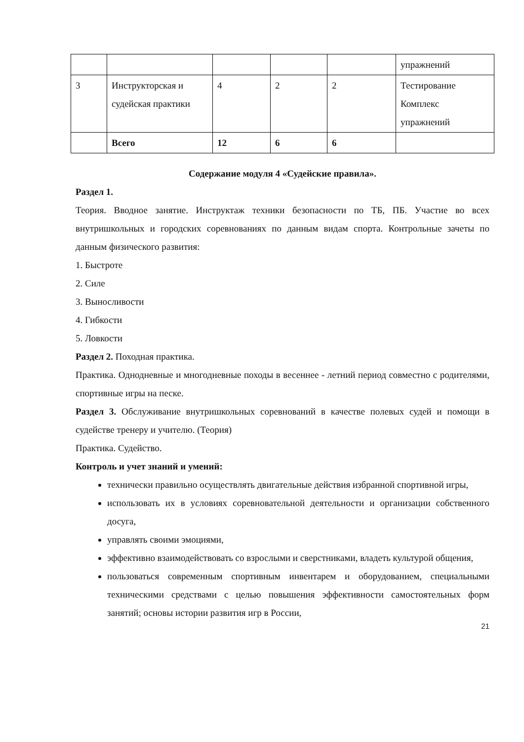| | | | | | упражнений |
| 3 | Инструкторская и судейская практики | 4 | 2 | 2 | Тестирование Комплекс упражнений |
| | Всего | 12 | 6 | 6 | |
Содержание модуля 4 «Судейские правила».
Раздел 1.
Теория. Вводное занятие. Инструктаж техники безопасности по ТБ, ПБ. Участие во всех внутришкольных и городских соревнованиях по данным видам спорта. Контрольные зачеты по данным физического развития:
1. Быстроте
2. Силе
3. Выносливости
4. Гибкости
5. Ловкости
Раздел 2. Походная практика.
Практика. Однодневные и многодневные походы в весеннее - летний период совместно с родителями, спортивные игры на песке.
Раздел 3. Обслуживание внутришкольных соревнований в качестве полевых судей и помощи в судействе тренеру и учителю. (Теория)
Практика. Судейство.
Контроль и учет знаний и умений:
технически правильно осуществлять двигательные действия избранной спортивной игры,
использовать их в условиях соревновательной деятельности и организации собственного досуга,
управлять своими эмоциями,
эффективно взаимодействовать со взрослыми и сверстниками, владеть культурой общения,
пользоваться современным спортивным инвентарем и оборудованием, специальными техническими средствами с целью повышения эффективности самостоятельных форм занятий; основы истории развития игр в России,
21